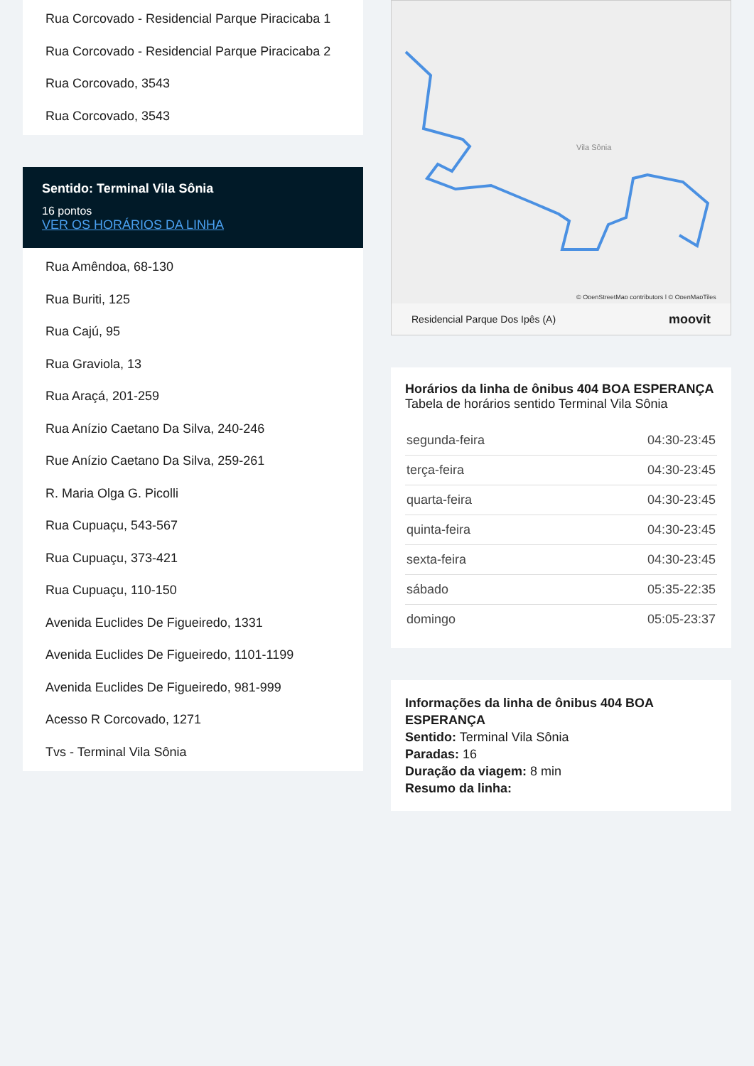Rua Corcovado - Residencial Parque Piracicaba 1
Rua Corcovado - Residencial Parque Piracicaba 2
Rua Corcovado, 3543
Rua Corcovado, 3543
Sentido: Terminal Vila Sônia
16 pontos
VER OS HORÁRIOS DA LINHA
Rua Amêndoa, 68-130
Rua Buriti, 125
Rua Cajú, 95
Rua Graviola, 13
Rua Araçá, 201-259
Rua Anízio Caetano Da Silva, 240-246
Rue Anízio Caetano Da Silva, 259-261
R. Maria Olga G. Picolli
Rua Cupuaçu, 543-567
Rua Cupuaçu, 373-421
Rua Cupuaçu, 110-150
Avenida Euclides De Figueiredo, 1331
Avenida Euclides De Figueiredo, 1101-1199
Avenida Euclides De Figueiredo, 981-999
Acesso R Corcovado, 1271
Tvs - Terminal Vila Sônia
Vila Sônia
© OpenStreetMap contributors | © OpenMapTiles
Residencial Parque Dos Ipês (A) moovit
Horários da linha de ônibus 404 BOA ESPERANÇA
Tabela de horários sentido Terminal Vila Sônia
| segunda-feira | 04:30-23:45 |
| terça-feira | 04:30-23:45 |
| quarta-feira | 04:30-23:45 |
| quinta-feira | 04:30-23:45 |
| sexta-feira | 04:30-23:45 |
| sábado | 05:35-22:35 |
| domingo | 05:05-23:37 |
Informações da linha de ônibus 404 BOA ESPERANÇA
Sentido: Terminal Vila Sônia
Paradas: 16
Duração da viagem: 8 min
Resumo da linha: